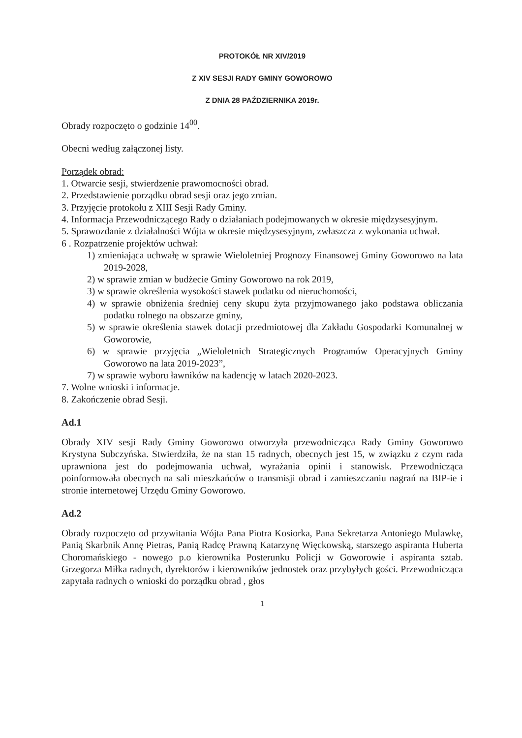PROTOKÓŁ NR XIV/2019
Z XIV SESJI RADY GMINY GOWOROWO
Z DNIA 28 PAŹDZIERNIKA 2019r.
Obrady rozpoczęto o godzinie 14<sup>00</sup>.
Obecni według załączonej listy.
Porządek obrad:
1. Otwarcie sesji, stwierdzenie prawomocności obrad.
2. Przedstawienie porządku obrad sesji oraz jego zmian.
3. Przyjęcie protokołu z XIII Sesji Rady Gminy.
4. Informacja Przewodniczącego Rady o działaniach podejmowanych w okresie międzysesyjnym.
5. Sprawozdanie z działalności Wójta w okresie międzysesyjnym, zwłaszcza z wykonania uchwał.
6 . Rozpatrzenie projektów uchwał:
1) zmieniająca uchwałę w sprawie Wieloletniej Prognozy Finansowej Gminy Goworowo na lata 2019-2028,
2) w sprawie zmian w budżecie Gminy Goworowo na rok 2019,
3) w sprawie określenia wysokości stawek podatku od nieruchomości,
4) w sprawie obniżenia średniej ceny skupu żyta przyjmowanego jako podstawa obliczania podatku rolnego na obszarze gminy,
5) w sprawie określenia stawek dotacji przedmiotowej dla Zakładu Gospodarki Komunalnej w Goworowie,
6) w sprawie przyjęcia „Wieloletnich Strategicznych Programów Operacyjnych Gminy Goworowo na lata 2019-2023”,
7) w sprawie wyboru ławników na kadencję w latach 2020-2023.
7. Wolne wnioski i informacje.
8. Zakończenie obrad Sesji.
Ad.1
Obrady XIV sesji Rady Gminy Goworowo otworzyła przewodnicząca Rady Gminy Goworowo Krystyna Subczyńska. Stwierdziła, że na stan 15 radnych, obecnych jest 15, w związku z czym rada uprawniona jest do podejmowania uchwał, wyrażania opinii i stanowisk. Przewodnicząca poinformowała obecnych na sali mieszkańców o transmisji obrad i zamieszczaniu nagrań na BIP-ie i stronie internetowej Urzędu Gminy Goworowo.
Ad.2
Obrady rozpoczęto od przywitania Wójta Pana Piotra Kosiorka, Pana Sekretarza Antoniego Mulawkę, Panią Skarbnik Annę Pietras, Panią Radcę Prawną Katarzynę Więckowską, starszego aspiranta Huberta Choromańskiego - nowego p.o kierownika Posterunku Policji w Goworowie i aspiranta sztab. Grzegorza Miłka radnych, dyrektorów i kierowników jednostek oraz przybyłych gości. Przewodnicząca zapytała radnych o wnioski do porządku obrad , głos
1